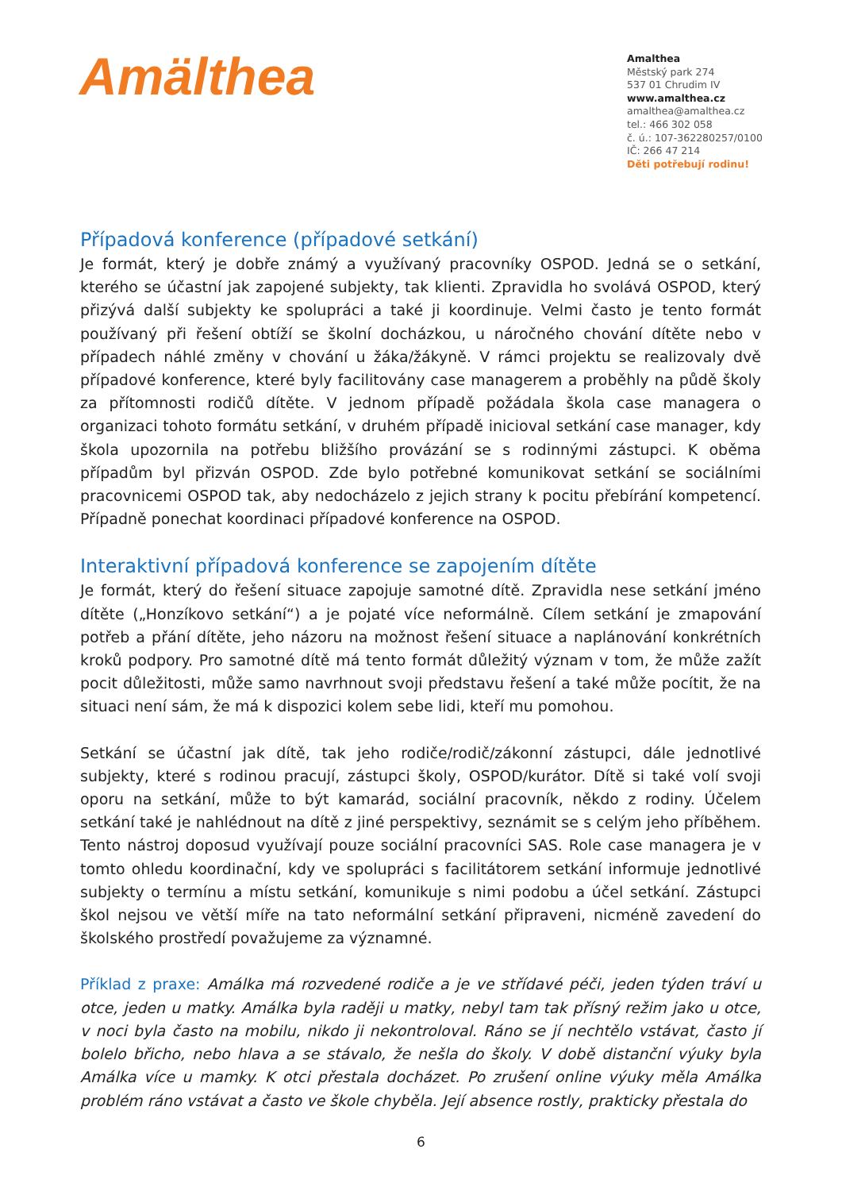Amälthea
Amalthea
Městský park 274
537 01 Chrudim IV
www.amalthea.cz
amalthea@amalthea.cz
tel.: 466 302 058
č. ú.: 107-362280257/0100
IČ: 266 47 214
Děti potřebují rodinu!
Případová konference (případové setkání)
Je formát, který je dobře známý a využívaný pracovníky OSPOD. Jedná se o setkání, kterého se účastní jak zapojené subjekty, tak klienti. Zpravidla ho svolává OSPOD, který přizývá další subjekty ke spolupráci a také ji koordinuje. Velmi často je tento formát používaný při řešení obtíží se školní docházkou, u náročného chování dítěte nebo v případech náhlé změny v chování u žáka/žákyně. V rámci projektu se realizovaly dvě případové konference, které byly facilitovány case managerem a proběhly na půdě školy za přítomnosti rodičů dítěte. V jednom případě požádala škola case managera o organizaci tohoto formátu setkání, v druhém případě inicioval setkání case manager, kdy škola upozornila na potřebu bližšího provázání se s rodinnými zástupci. K oběma případům byl přizván OSPOD. Zde bylo potřebné komunikovat setkání se sociálními pracovnicemi OSPOD tak, aby nedocházelo z jejich strany k pocitu přebírání kompetencí. Případně ponechat koordinaci případové konference na OSPOD.
Interaktivní případová konference se zapojením dítěte
Je formát, který do řešení situace zapojuje samotné dítě. Zpravidla nese setkání jméno dítěte („Honzíkovo setkání“) a je pojaté více neformálně. Cílem setkání je zmapování potřeb a přání dítěte, jeho názoru na možnost řešení situace a naplánování konkrétních kroků podpory. Pro samotné dítě má tento formát důležitý význam v tom, že může zažít pocit důležitosti, může samo navrhnout svoji představu řešení a také může pocítit, že na situaci není sám, že má k dispozici kolem sebe lidi, kteří mu pomohou.
Setkání se účastní jak dítě, tak jeho rodiče/rodič/zákonní zástupci, dále jednotlivé subjekty, které s rodinou pracují, zástupci školy, OSPOD/kurátor. Dítě si také volí svoji oporu na setkání, může to být kamarád, sociální pracovník, někdo z rodiny. Účelem setkání také je nahlédnout na dítě z jiné perspektivy, seznámit se s celým jeho příběhem. Tento nástroj doposud využívají pouze sociální pracovníci SAS. Role case managera je v tomto ohledu koordinační, kdy ve spolupráci s facilitátorem setkání informuje jednotlivé subjekty o termínu a místu setkání, komunikuje s nimi podobu a účel setkání. Zástupci škol nejsou ve větší míře na tato neformální setkání připraveni, nicméně zavedení do školského prostředí považujeme za významné.
Příklad z praxe: Amálka má rozvedené rodiče a je ve střídavé péči, jeden týden tráví u otce, jeden u matky. Amálka byla raději u matky, nebyl tam tak přísný režim jako u otce, v noci byla často na mobilu, nikdo ji nekontroloval. Ráno se jí nechtělo vstávat, často jí bolelo břicho, nebo hlava a se stávalo, že nešla do školy. V době distanční výuky byla Amálka více u mamky. K otci přestala docházet. Po zrušení online výuky měla Amálka problém ráno vstávat a často ve škole chyběla. Její absence rostly, prakticky přestala do
6